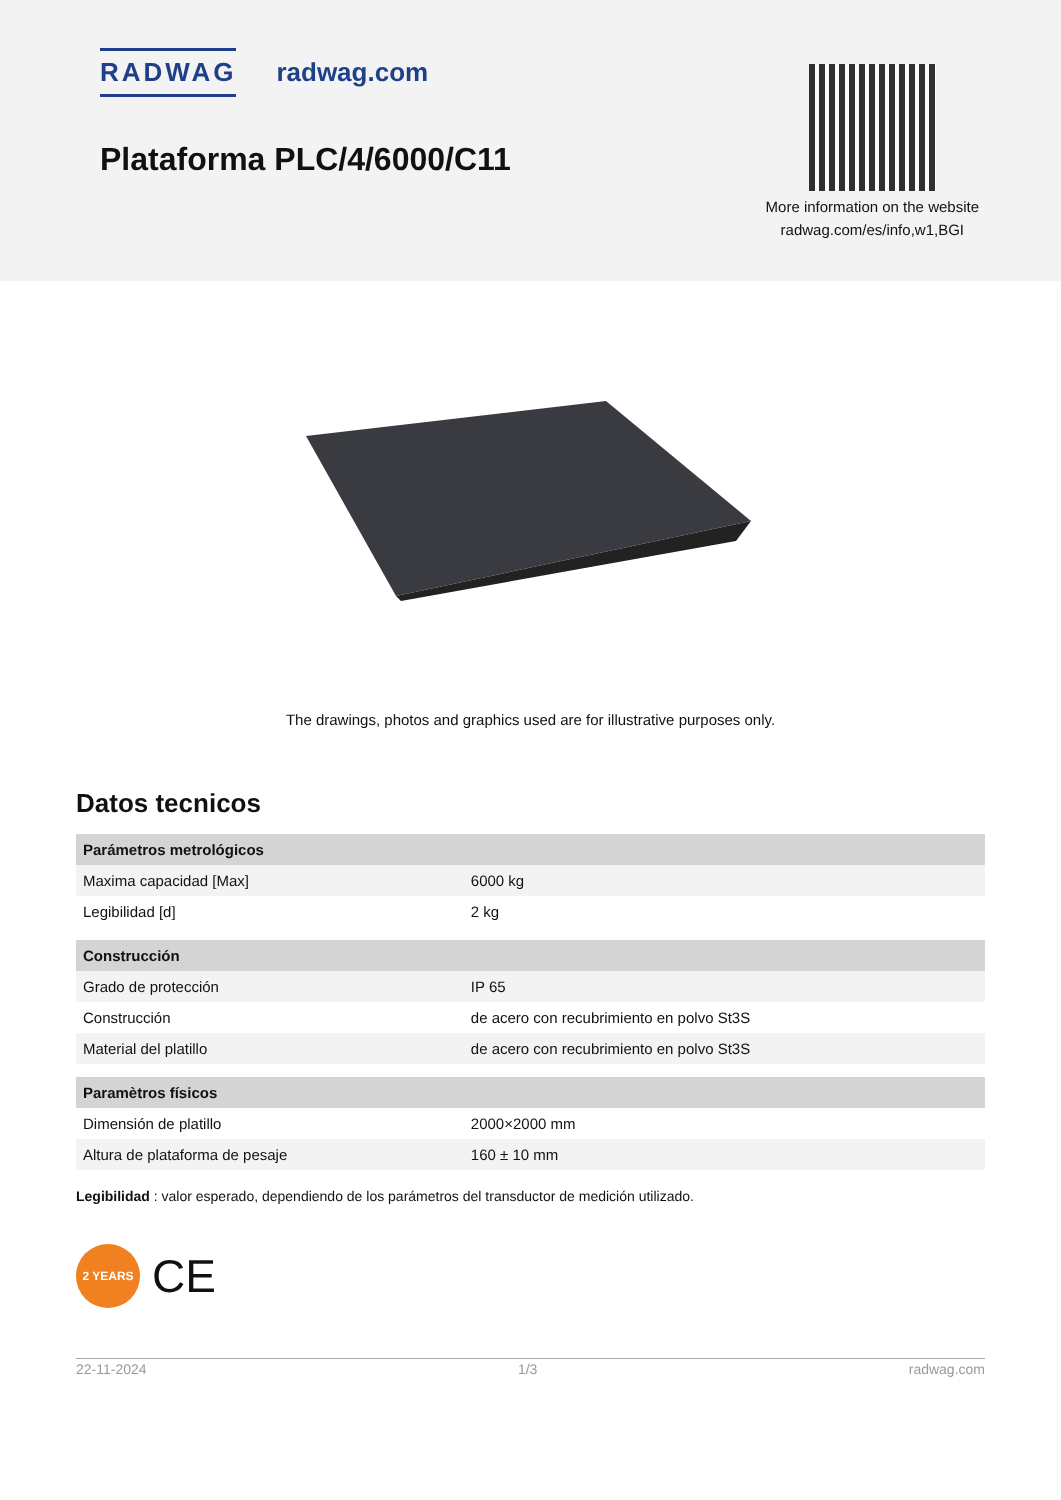RADWAG radwag.com
Plataforma PLC/4/6000/C11
More information on the website
radwag.com/es/info,w1,BGI
The drawings, photos and graphics used are for illustrative purposes only.
Datos tecnicos
| Parámetros metrológicos | |
| --- | --- |
| Maxima capacidad [Max] | 6000 kg |
| Legibilidad [d] | 2 kg |
| Construcción | |
| Grado de protección | IP 65 |
| Construcción | de acero con recubrimiento en polvo St3S |
| Material del platillo | de acero con recubrimiento en polvo St3S |
| Paramètros físicos | |
| Dimensión de platillo | 2000×2000 mm |
| Altura de plataforma de pesaje | 160 ± 10 mm |
Legibilidad : valor esperado, dependiendo de los parámetros del transductor de medición utilizado.
2 YEARS
CE
22-11-2024 1/3 radwag.com